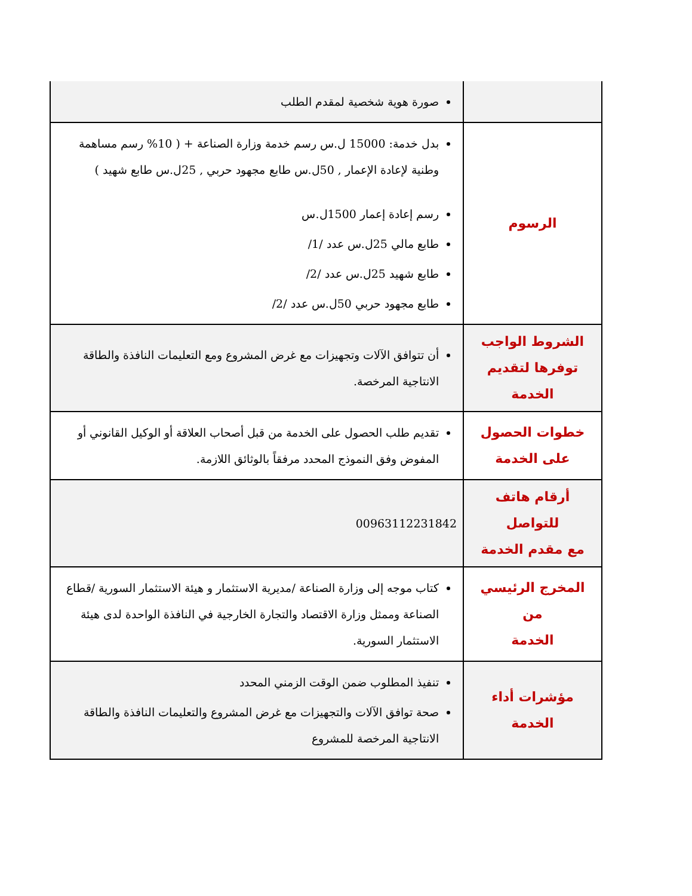| | صورة هوية شخصية لمقدم الطلب |
| الرسوم | بدل خدمة: 15000 ل.س رسم خدمة وزارة الصناعة + ( 10% رسم مساهمة وطنية لإعادة الإعمار , 50ل.س طابع مجهود حربي , 25ل.س طابع شهيد ) رسم إعادة إعمار 1500ل.س طابع مالي 25ل.س عدد /1/ طابع شهيد 25ل.س عدد /2/ طابع مجهود حربي 50ل.س عدد /2/ |
| الشروط الواجب توفرها لتقديم الخدمة | أن تتوافق الآلات وتجهيزات مع غرض المشروع ومع التعليمات النافذة والطاقة الانتاجية المرخصة. |
| خطوات الحصول على الخدمة | تقديم طلب الحصول على الخدمة من قبل أصحاب العلاقة أو الوكيل القانوني أو المفوض وفق النموذج المحدد مرفقاً بالوثائق اللازمة. |
| أرقام هاتف للتواصل مع مقدم الخدمة | 00963112231842 |
| المخرج الرئيسي من الخدمة | كتاب موجه إلى وزارة الصناعة /مديرية الاستثمار و هيئة الاستثمار السورية /قطاع الصناعة وممثل وزارة الاقتصاد والتجارة الخارجية في النافذة الواحدة لدى هيئة الاستثمار السورية. |
| مؤشرات أداء الخدمة | تنفيذ المطلوب ضمن الوقت الزمني المحدد صحة توافق الآلات والتجهيزات مع غرض المشروع والتعليمات النافذة والطاقة الانتاجية المرخصة للمشروع |